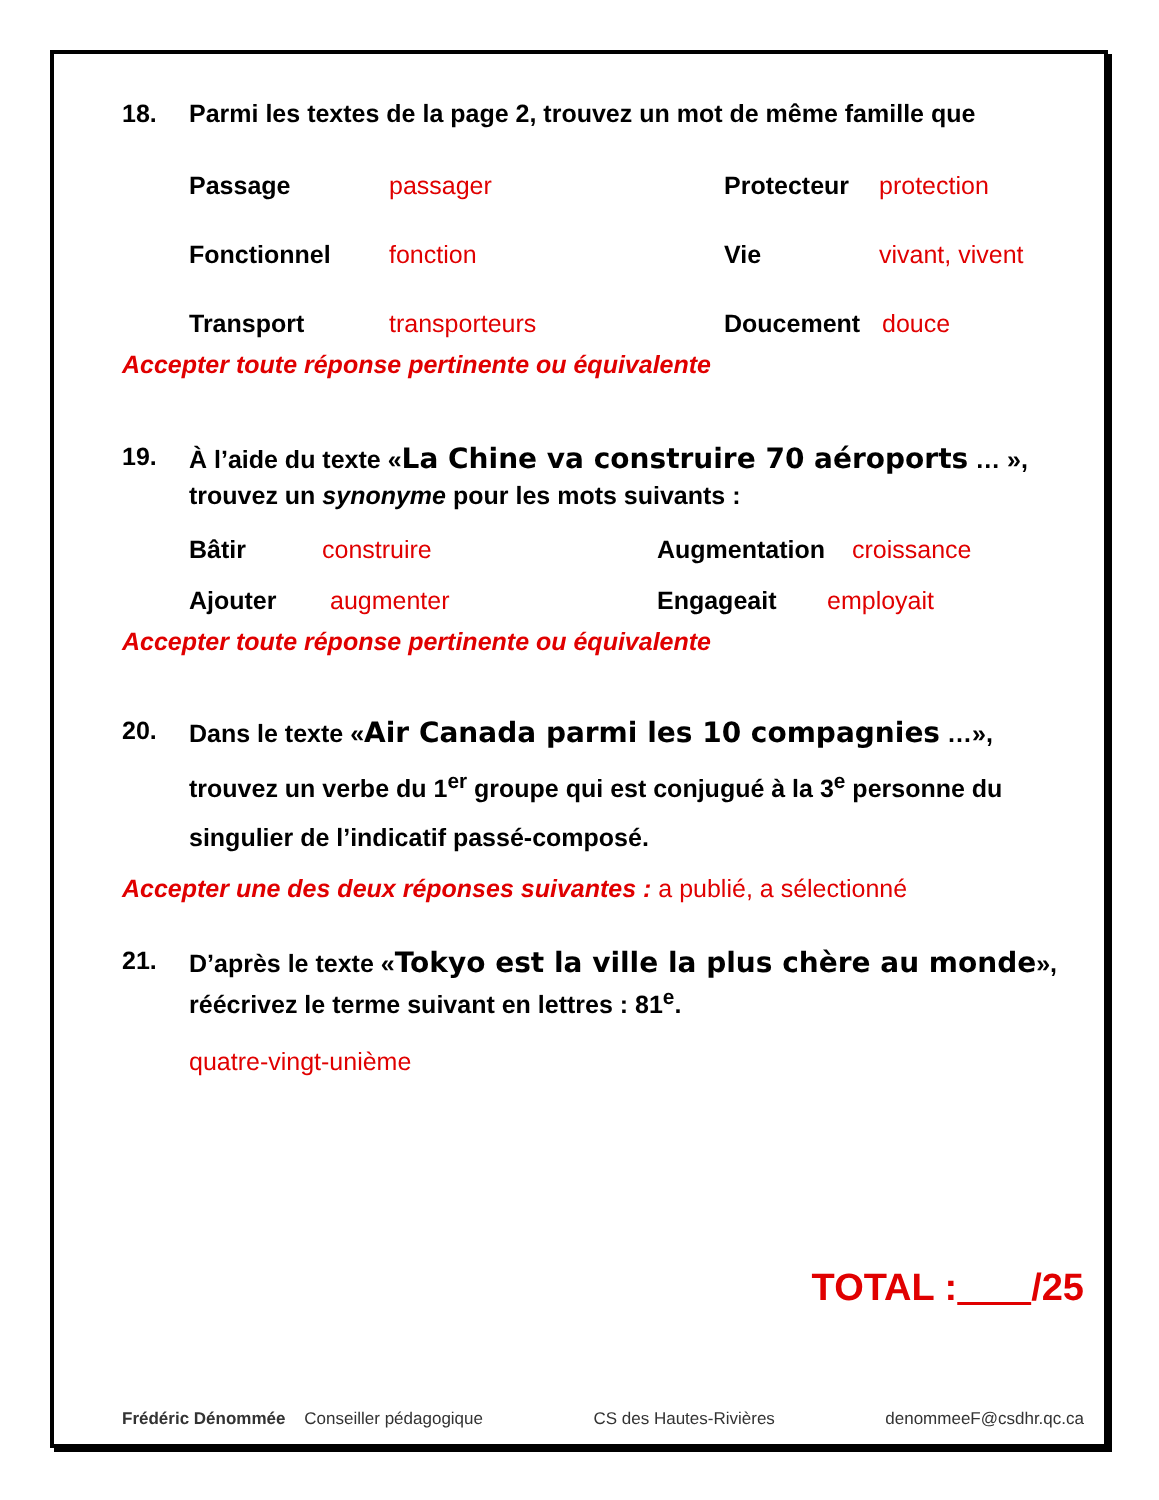18. Parmi les textes de la page 2, trouvez un mot de même famille que
Passage passager Protecteur protection
Fonctionnel fonction Vie vivant, vivent
Transport transporteurs Doucement douce
Accepter toute réponse pertinente ou équivalente
19. À l’aide du texte «La Chine va construire 70 aéroports … »,
trouvez un synonyme pour les mots suivants :
Bâtir construire Augmentation croissance
Ajouter augmenter Engageait employait
Accepter toute réponse pertinente ou équivalente
20. Dans le texte «Air Canada parmi les 10 compagnies …», trouvez un verbe du 1<sup>er</sup> groupe qui est conjugué à la 3<sup>e</sup> personne du singulier de l’indicatif passé-composé.
Accepter une des deux réponses suivantes : a publié, a sélectionné
21. D’après le texte «Tokyo est la ville la plus chère au monde», réécrivez le terme suivant en lettres : 81<sup>e</sup>.
quatre-vingt-unième
TOTAL : /25
Frédéric Dénommée Conseiller pédagogique CS des Hautes-Rivières denommeeF@csdhr.qc.ca